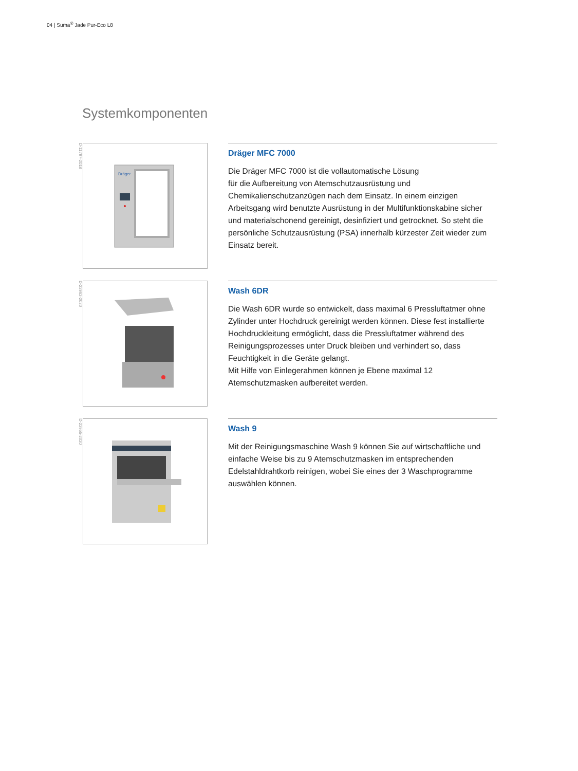04 | Suma<sup>®</sup> Jade Pur-Eco L8
Systemkomponenten
D-11797-2018
Dräger
Dräger MFC 7000
Die Dräger MFC 7000 ist die vollautomatische Lösung
für die Aufbereitung von Atemschutzausrüstung und
Chemikalienschutzanzügen nach dem Einsatz. In einem einzigen Arbeitsgang wird benutzte Ausrüstung in der Multifunktionskabine sicher und materialschonend gereinigt, desinfiziert und getrocknet. So steht die persönliche Schutzausrüstung (PSA) innerhalb kürzester Zeit wieder zum Einsatz bereit.
D-22962-2020
Wash 6DR
Die Wash 6DR wurde so entwickelt, dass maximal 6 Pressluftatmer ohne Zylinder unter Hochdruck gereinigt werden können. Diese fest installierte Hochdruckleitung ermöglicht, dass die Pressluftatmer während des Reinigungsprozesses unter Druck bleiben und verhindert so, dass Feuchtigkeit in die Geräte gelangt.
Mit Hilfe von Einlegerahmen können je Ebene maximal 12 Atemschutzmasken aufbereitet werden.
D-22955-2020
Wash 9
Mit der Reinigungsmaschine Wash 9 können Sie auf wirtschaftliche und einfache Weise bis zu 9 Atemschutzmasken im entsprechenden Edelstahldrahtkorb reinigen, wobei Sie eines der 3 Waschprogramme auswählen können.